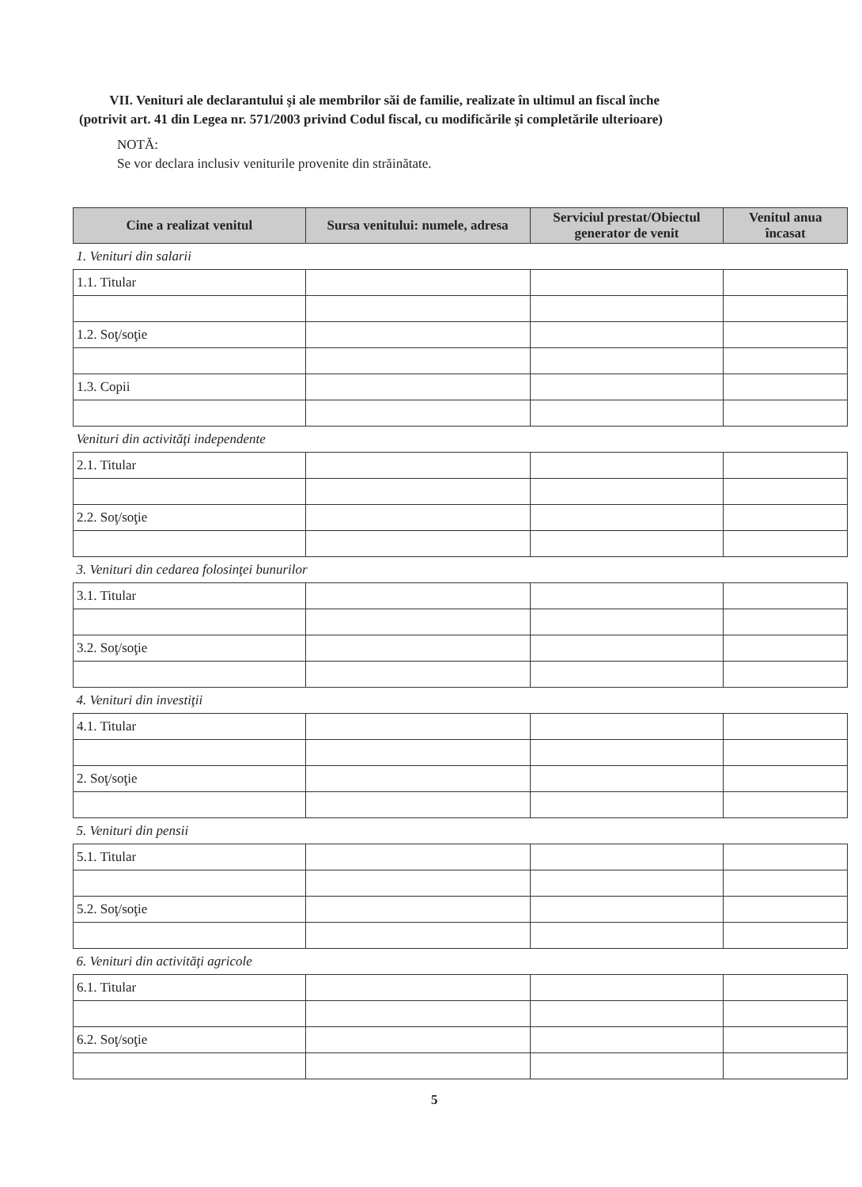VII. Venituri ale declarantului şi ale membrilor săi de familie, realizate în ultimul an fiscal înche
(potrivit art. 41 din Legea nr. 571/2003 privind Codul fiscal, cu modificările şi completările ulterioare)
NOTĂ:
Se vor declara inclusiv veniturile provenite din străinătate.
| Cine a realizat venitul | Sursa venitului: numele, adresa | Serviciul prestat/Obiectul generator de venit | Venitul anua încasat |
| --- | --- | --- | --- |
| 1. Venituri din salarii | | | |
| 1.1. Titular | | | |
| 1.2. Soţ/soţie | | | |
| 1.3. Copii | | | |
| Venituri din activităţi independente | | | |
| 2.1. Titular | | | |
| 2.2. Soţ/soţie | | | |
| 3. Venituri din cedarea folosinţei bunurilor | | | |
| 3.1. Titular | | | |
| 3.2. Soţ/soţie | | | |
| 4. Venituri din investiţii | | | |
| 4.1. Titular | | | |
| 2. Soţ/soţie | | | |
| 5. Venituri din pensii | | | |
| 5.1. Titular | | | |
| 5.2. Soţ/soţie | | | |
| 6. Venituri din activităţi agricole | | | |
| 6.1. Titular | | | |
| 6.2. Soţ/soţie | | | |
5